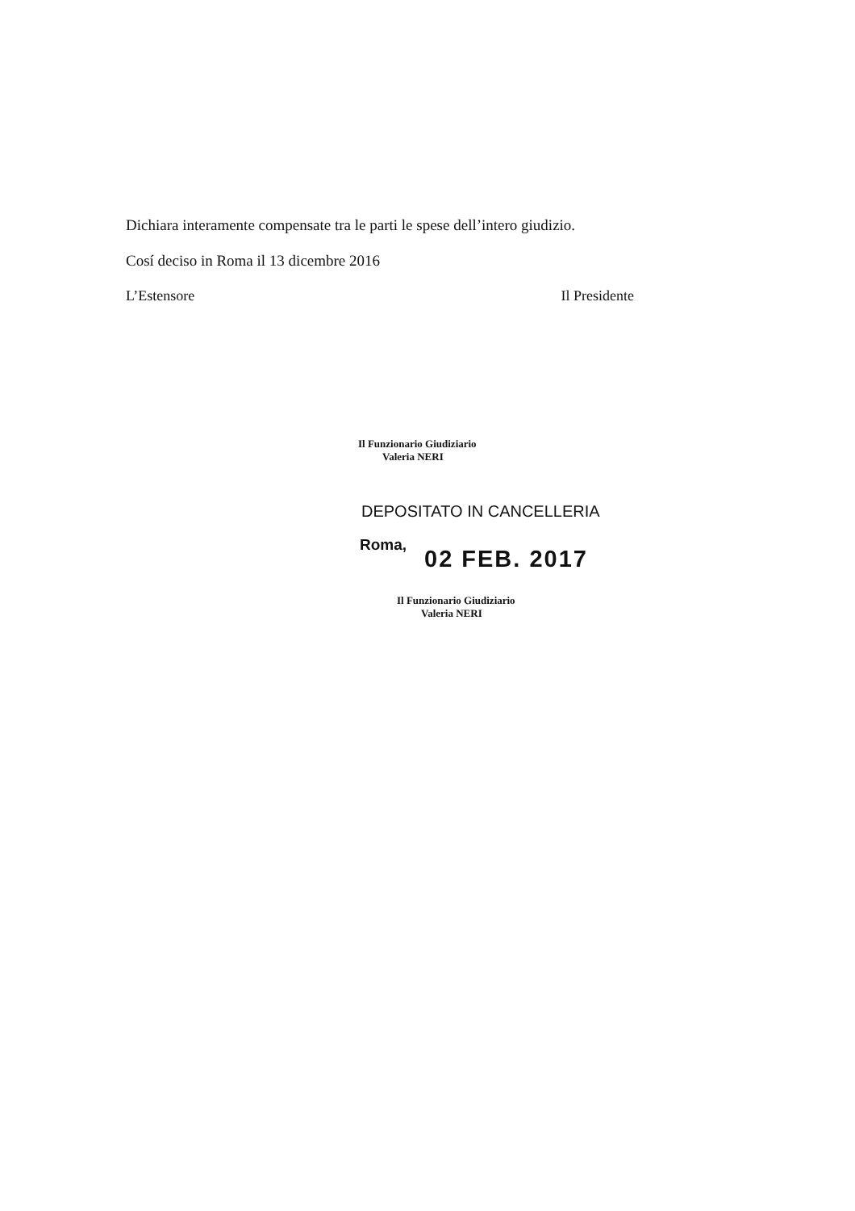Dichiara interamente compensate tra le parti le spese dell’intero giudizio.
Cosí deciso in Roma il 13 dicembre 2016
L’Estensore Il Presidente
Il Funzionario Giudiziario
Valeria NERI
DEPOSITATO IN CANCELLERIA
Roma,
02 FEB. 2017
Il Funzionario Giudiziario
Valeria NERI